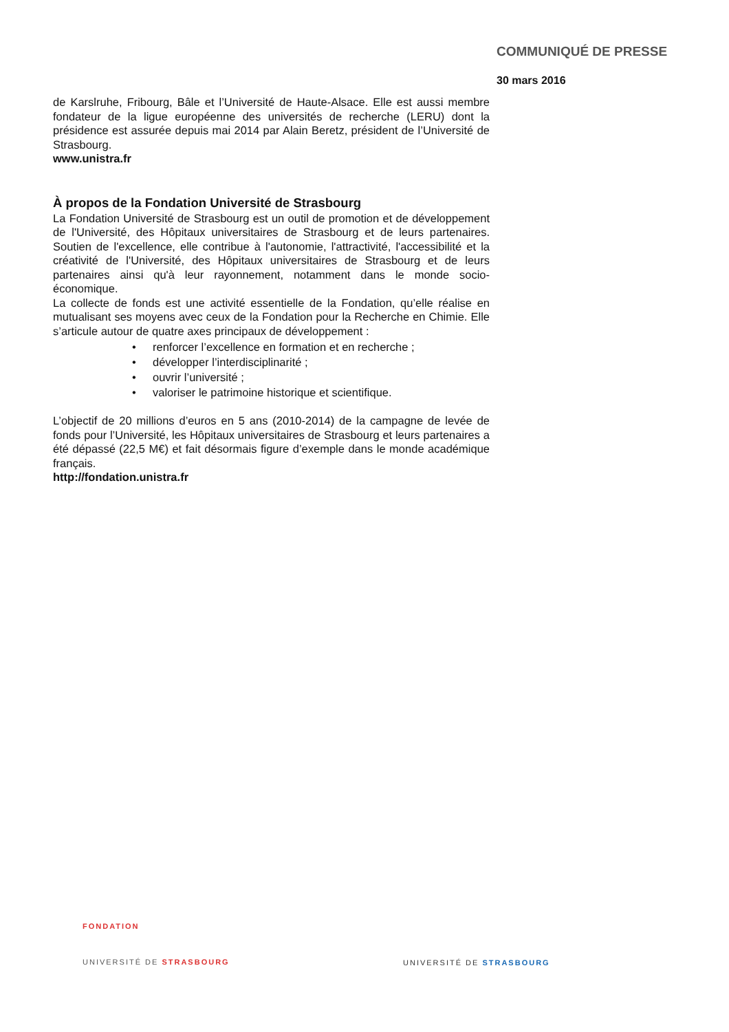COMMUNIQUÉ DE PRESSE
30 mars 2016
de Karslruhe, Fribourg, Bâle et l’Université de Haute-Alsace. Elle est aussi membre fondateur de la ligue européenne des universités de recherche (LERU) dont la présidence est assurée depuis mai 2014 par Alain Beretz, président de l’Université de Strasbourg.
www.unistra.fr
À propos de la Fondation Université de Strasbourg
La Fondation Université de Strasbourg est un outil de promotion et de développement de l'Université, des Hôpitaux universitaires de Strasbourg et de leurs partenaires. Soutien de l'excellence, elle contribue à l'autonomie, l'attractivité, l'accessibilité et la créativité de l'Université, des Hôpitaux universitaires de Strasbourg et de leurs partenaires ainsi qu'à leur rayonnement, notamment dans le monde socio-économique.
La collecte de fonds est une activité essentielle de la Fondation, qu’elle réalise en mutualisant ses moyens avec ceux de la Fondation pour la Recherche en Chimie. Elle s’articule autour de quatre axes principaux de développement :
• renforcer l’excellence en formation et en recherche ;
• développer l’interdisciplinarité ;
• ouvrir l’université ;
• valoriser le patrimoine historique et scientifique.
L’objectif de 20 millions d’euros en 5 ans (2010-2014) de la campagne de levée de fonds pour l’Université, les Hôpitaux universitaires de Strasbourg et leurs partenaires a été dépassé (22,5 M€) et fait désormais figure d’exemple dans le monde académique français.
http://fondation.unistra.fr
FONDATION
UNIVERSITÉ DE STRASBOURG
UNIVERSITÉ DE STRASBOURG